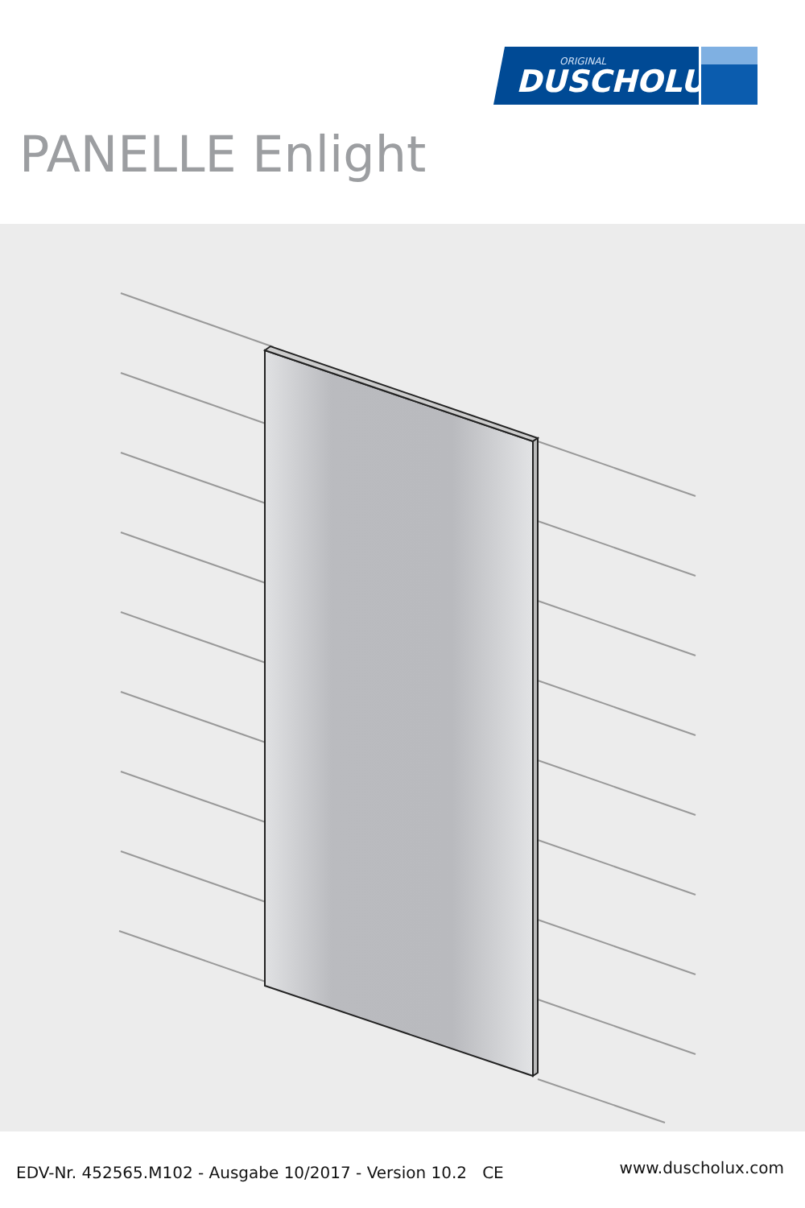ORIGINAL
DUSCHOLUX
PANELLE Enlight
EDV-Nr. 452565.M102 - Ausgabe 10/2017 - Version 10.2 CE
www.duscholux.com